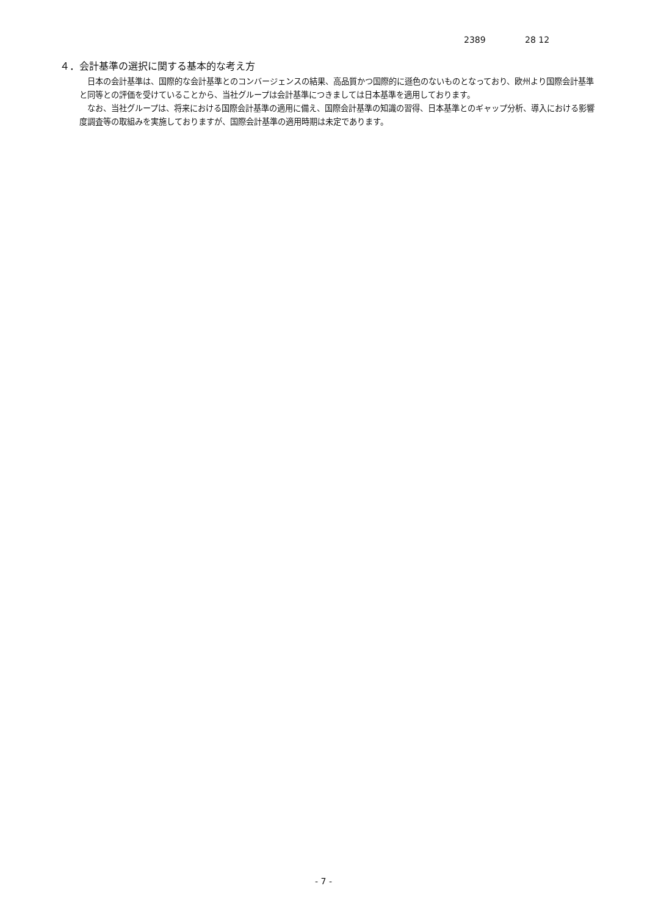2389 28 12
４．会計基準の選択に関する基本的な考え方
日本の会計基準は、国際的な会計基準とのコンバージェンスの結果、高品質かつ国際的に遜色のないものとなっており、欧州より国際会計基準と同等との評価を受けていることから、当社グループは会計基準につきましては日本基準を適用しております。
なお、当社グループは、将来における国際会計基準の適用に備え、国際会計基準の知識の習得、日本基準とのギャップ分析、導入における影響度調査等の取組みを実施しておりますが、国際会計基準の適用時期は未定であります。
- 7 -